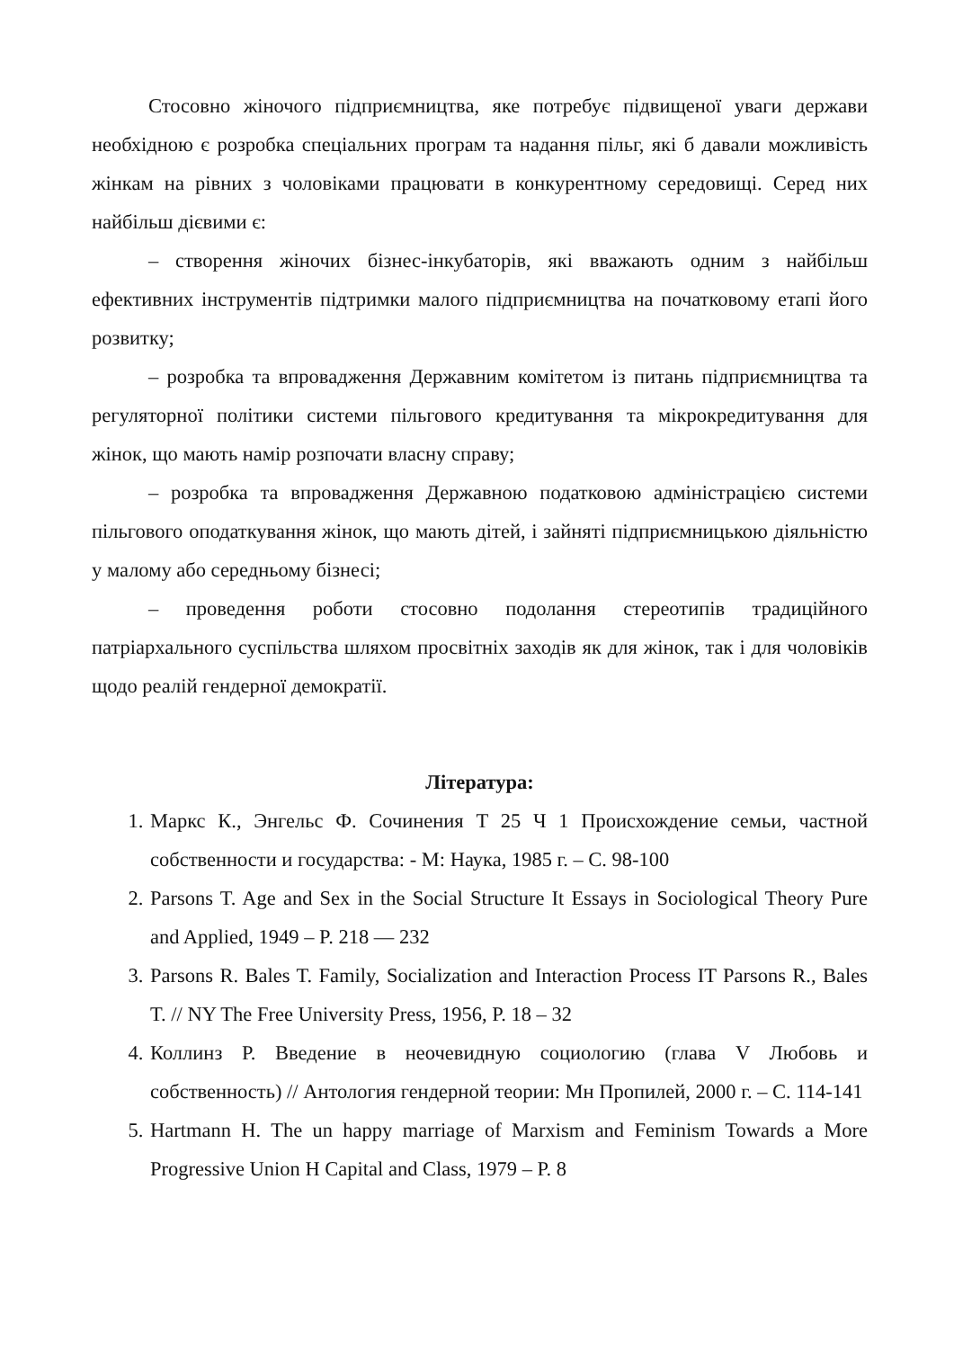Стосовно жіночого підприємництва, яке потребує підвищеної уваги держави необхідною є розробка спеціальних програм та надання пільг, які б давали можливість жінкам на рівних з чоловіками працювати в конкурентному середовищі. Серед них найбільш дієвими є:
– створення жіночих бізнес-інкубаторів, які вважають одним з найбільш ефективних інструментів підтримки малого підприємництва на початковому етапі його розвитку;
– розробка та впровадження Державним комітетом із питань підприємництва та регуляторної політики системи пільгового кредитування та мікрокредитування для жінок, що мають намір розпочати власну справу;
– розробка та впровадження Державною податковою адміністрацією системи пільгового оподаткування жінок, що мають дітей, і зайняті підприємницькою діяльністю у малому або середньому бізнесі;
– проведення роботи стосовно подолання стереотипів традиційного патріархального суспільства шляхом просвітніх заходів як для жінок, так і для чоловіків щодо реалій гендерної демократії.
Література:
1. Маркс К., Энгельс Ф. Сочинения Т 25 Ч 1 Происхождение семьи, частной собственности и государства: - М: Наука, 1985 г. – С. 98-100
2. Parsons T. Age and Sex in the Social Structure It Essays in Sociological Theory Pure and Applied, 1949 – P. 218 — 232
3. Parsons R. Bales T. Family, Socialization and Interaction Process IT Parsons R., Bales T. // NY The Free University Press, 1956, P. 18 – 32
4. Коллинз Р. Введение в неочевидную социологию (глава V Любовь и собственность) // Антология гендерной теории: Мн Пропилей, 2000 г. – С. 114-141
5. Hartmann H. The un happy marriage of Marxism and Feminism Towards a More Progressive Union H Capital and Class, 1979 – P. 8